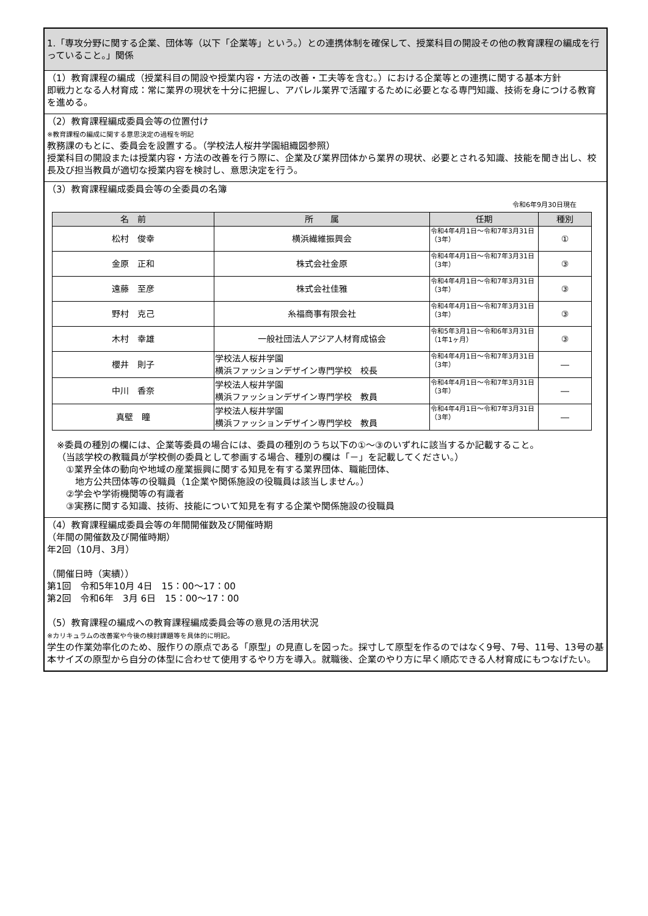1.「専攻分野に関する企業、団体等（以下「企業等」という。）との連携体制を確保して、授業科目の開設その他の教育課程の編成を行っていること。」関係
（1）教育課程の編成（授業科目の開設や授業内容・方法の改善・工夫等を含む。）における企業等との連携に関する基本方針
即戦力となる人材育成：常に業界の現状を十分に把握し、アパレル業界で活躍するために必要となる専門知識、技術を身につける教育を進める。
（2）教育課程編成委員会等の位置付け
※教育課程の編成に関する意思決定の過程を明記
教務課のもとに、委員会を設置する。（学校法人桜井学園組織図参照）
授業科目の開設または授業内容・方法の改善を行う際に、企業及び業界団体から業界の現状、必要とされる知識、技能を聞き出し、校長及び担当教員が適切な授業内容を検討し、意思決定を行う。
（3）教育課程編成委員会等の全委員の名簿
令和6年9月30日現在
| 名 前 | 所 属 | 任期 | 種別 |
| --- | --- | --- | --- |
| 松村 俊幸 | 横浜繊維振興会 | 令和4年4月1日～令和7年3月31日（3年） | ① |
| 金原 正和 | 株式会社金原 | 令和4年4月1日～令和7年3月31日（3年） | ③ |
| 遠藤 至彦 | 株式会社佳雅 | 令和4年4月1日～令和7年3月31日（3年） | ③ |
| 野村 克己 | 糸福商事有限会社 | 令和4年4月1日～令和7年3月31日（3年） | ③ |
| 木村 幸雄 | 一般社団法人アジア人材育成協会 | 令和5年3月1日～令和6年3月31日（1年1ヶ月） | ③ |
| 櫻井 則子 | 学校法人桜井学園 横浜ファッションデザイン専門学校 校長 | 令和4年4月1日～令和7年3月31日（3年） | ― |
| 中川 香奈 | 学校法人桜井学園 横浜ファッションデザイン専門学校 教員 | 令和4年4月1日～令和7年3月31日（3年） | ― |
| 真壁 瞳 | 学校法人桜井学園 横浜ファッションデザイン専門学校 教員 | 令和4年4月1日～令和7年3月31日（3年） | ― |
※委員の種別の欄には、企業等委員の場合には、委員の種別のうち以下の①～③のいずれに該当するか記載すること。
（当該学校の教職員が学校側の委員として参画する場合、種別の欄は「－」を記載してください。）
　①業界全体の動向や地域の産業振興に関する知見を有する業界団体、職能団体、
　　地方公共団体等の役職員（1企業や関係施設の役職員は該当しません。）
　②学会や学術機関等の有識者
　③実務に関する知識、技術、技能について知見を有する企業や関係施設の役職員
（4）教育課程編成委員会等の年間開催数及び開催時期
（年間の開催数及び開催時期）
年2回（10月、3月）
（開催日時（実績））
第1回　令和5年10月 4日　15：00～17：00
第2回　令和6年　3月 6日　15：00～17：00
（5）教育課程の編成への教育課程編成委員会等の意見の活用状況
※カリキュラムの改善案や今後の検討課題等を具体的に明記。
学生の作業効率化のため、服作りの原点である「原型」の見直しを図った。採寸して原型を作るのではなく9号、7号、11号、13号の基本サイズの原型から自分の体型に合わせて使用するやり方を導入。就職後、企業のやり方に早く順応できる人材育成にもつなげたい。